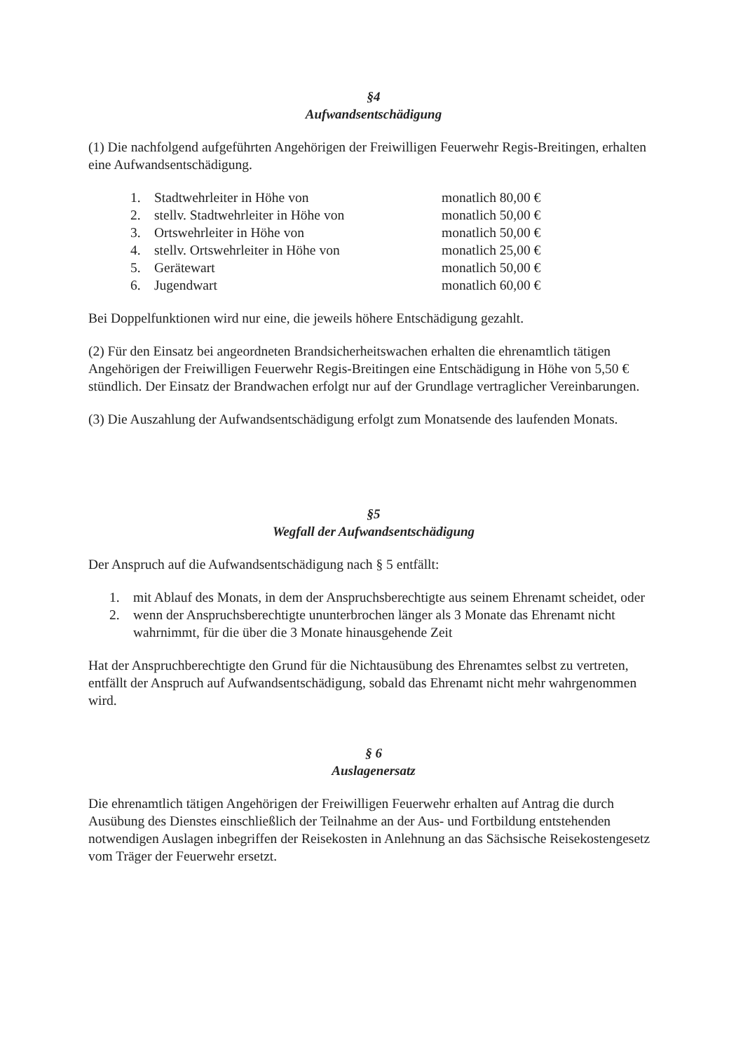§4
Aufwandsentschädigung
(1) Die nachfolgend aufgeführten Angehörigen der Freiwilligen Feuerwehr Regis-Breitingen, erhalten eine Aufwandsentschädigung.
| 1. | Stadtwehrleiter in Höhe von | monatlich 80,00 € |
| 2. | stellv. Stadtwehrleiter in Höhe von | monatlich 50,00 € |
| 3. | Ortswehrleiter in Höhe von | monatlich 50,00 € |
| 4. | stellv. Ortswehrleiter in Höhe von | monatlich 25,00 € |
| 5. | Gerätewart | monatlich 50,00 € |
| 6. | Jugendwart | monatlich 60,00 € |
Bei Doppelfunktionen wird nur eine, die jeweils höhere Entschädigung gezahlt.
(2) Für den Einsatz bei angeordneten Brandsicherheitswachen erhalten die ehrenamtlich tätigen Angehörigen der Freiwilligen Feuerwehr Regis-Breitingen eine Entschädigung in Höhe von 5,50 € stündlich. Der Einsatz der Brandwachen erfolgt nur auf der Grundlage vertraglicher Vereinbarungen.
(3) Die Auszahlung der Aufwandsentschädigung erfolgt zum Monatsende des laufenden Monats.
§5
Wegfall der Aufwandsentschädigung
Der Anspruch auf die Aufwandsentschädigung nach § 5 entfällt:
1. mit Ablauf des Monats, in dem der Anspruchsberechtigte aus seinem Ehrenamt scheidet, oder
2. wenn der Anspruchsberechtigte ununterbrochen länger als 3 Monate das Ehrenamt nicht wahrnimmt, für die über die 3 Monate hinausgehende Zeit
Hat der Anspruchberechtigte den Grund für die Nichtausübung des Ehrenamtes selbst zu vertreten, entfällt der Anspruch auf Aufwandsentschädigung, sobald das Ehrenamt nicht mehr wahrgenommen wird.
§ 6
Auslagenersatz
Die ehrenamtlich tätigen Angehörigen der Freiwilligen Feuerwehr erhalten auf Antrag die durch Ausübung des Dienstes einschließlich der Teilnahme an der Aus- und Fortbildung entstehenden notwendigen Auslagen inbegriffen der Reisekosten in Anlehnung an das Sächsische Reisekostengesetz vom Träger der Feuerwehr ersetzt.